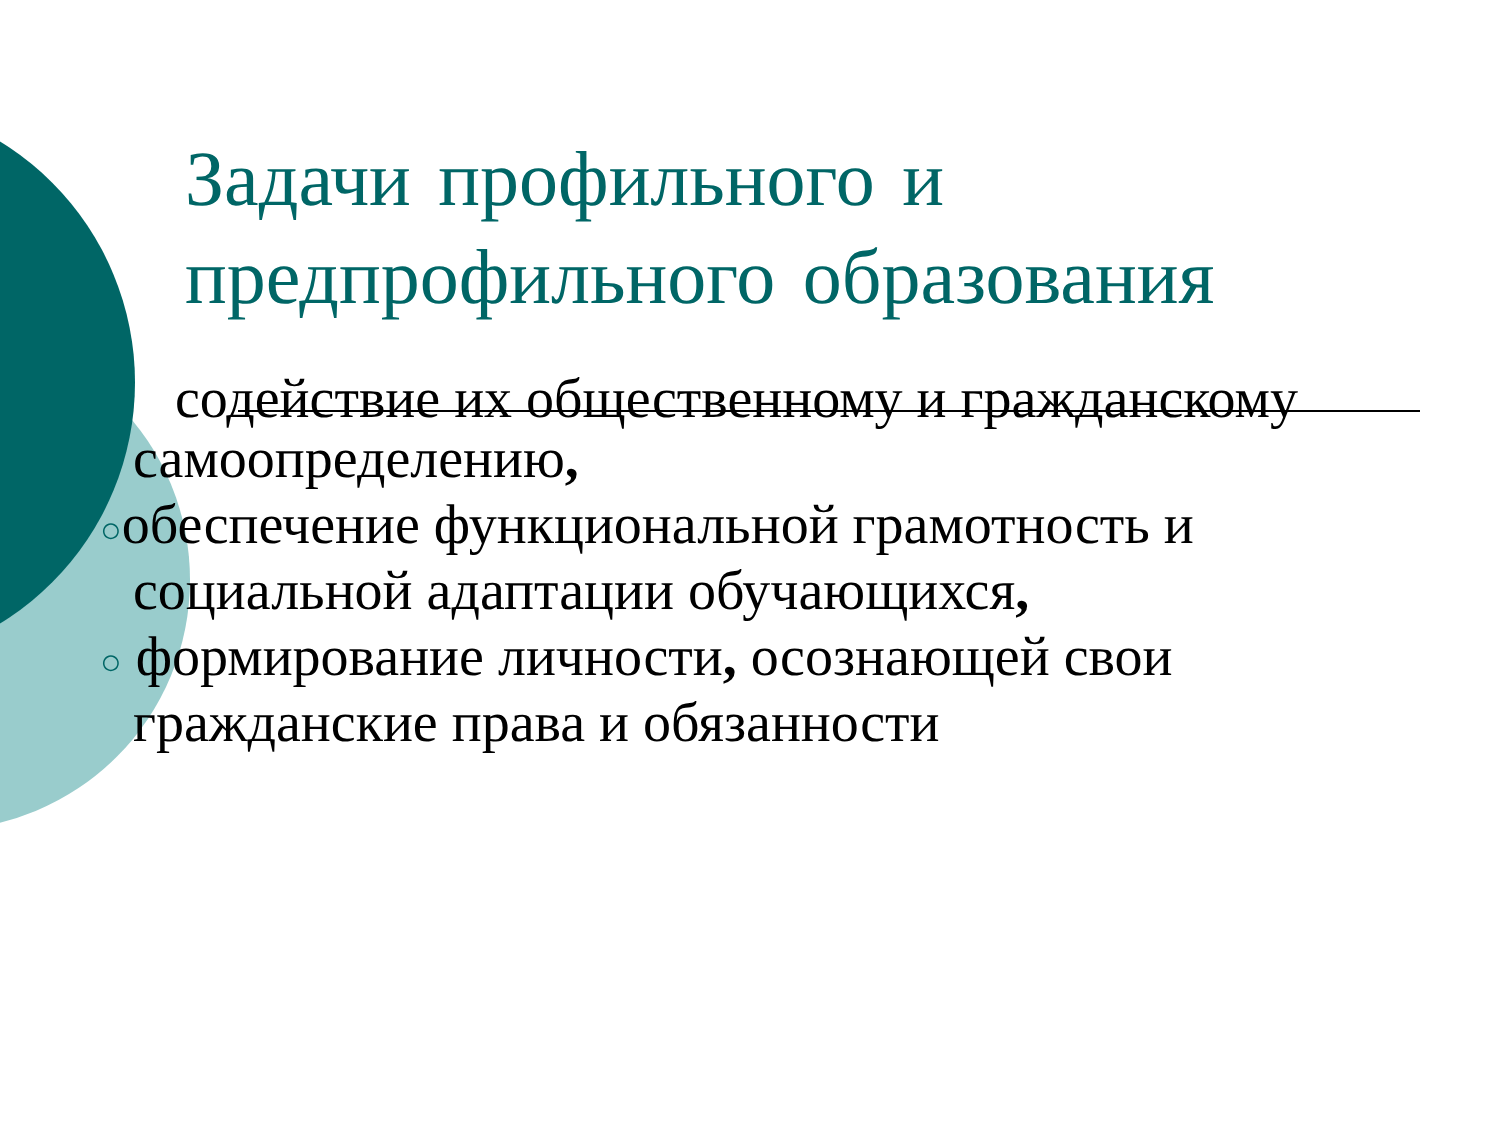Задачи профильного и предпрофильного образования
содействие их общественному и гражданскому
самоопределению,
○обеспечение функциональной грамотность и
социальной адаптации обучающихся,
○ формирование личности, осознающей свои
гражданские права и обязанности